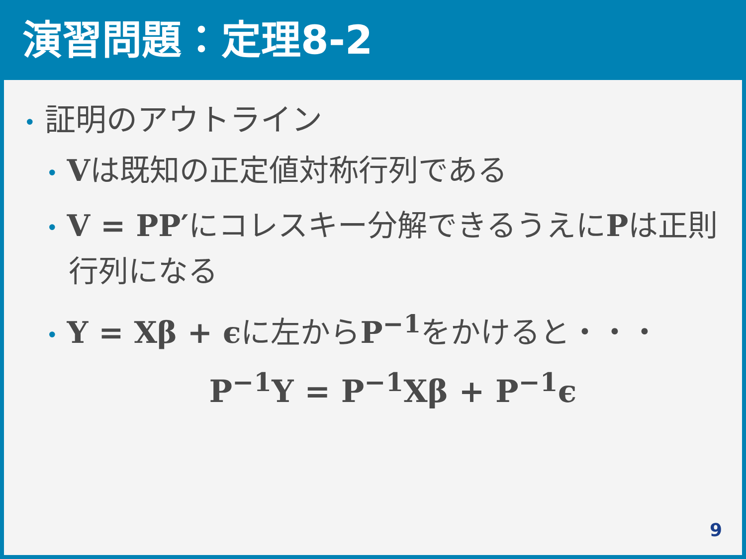演習問題：定理8-2
• 証明のアウトライン
• Vは既知の正定値対称行列である
• V = PP′にコレスキー分解できるうえにPは正則行列になる
• Y = Xβ + ϵに左からP<sup>−1</sup>をかけると・・・
P<sup>−1</sup>Y = P<sup>−1</sup>Xβ + P<sup>−1</sup>ϵ
9